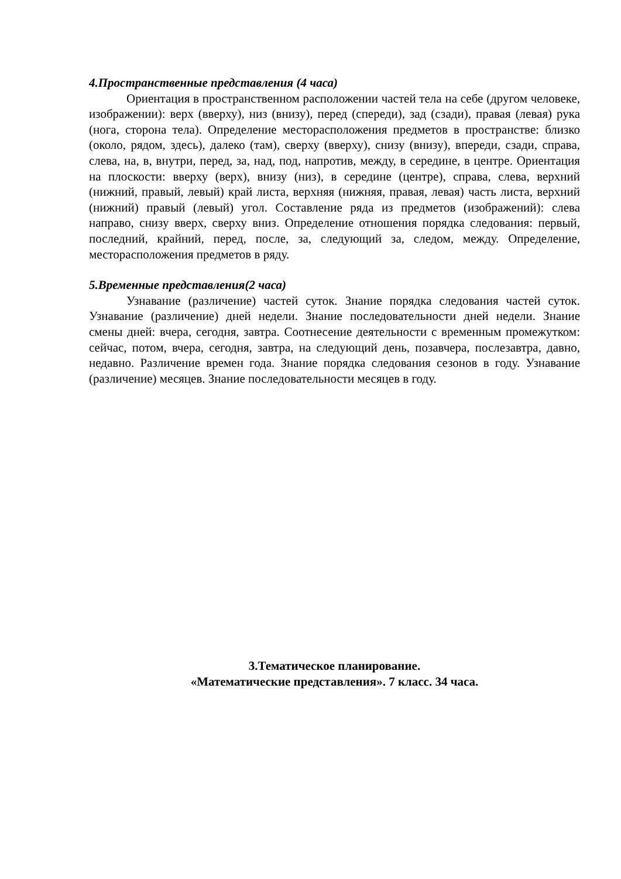4.Пространственные представления (4 часа)
Ориентация в пространственном расположении частей тела на себе (другом человеке, изображении): верх (вверху), низ (внизу), перед (спереди), зад (сзади), правая (левая) рука (нога, сторона тела). Определение месторасположения предметов в пространстве: близко (около, рядом, здесь), далеко (там), сверху (вверху), снизу (внизу), впереди, сзади, справа, слева, на, в, внутри, перед, за, над, под, напротив, между, в середине, в центре. Ориентация на плоскости: вверху (верх), внизу (низ), в середине (центре), справа, слева, верхний (нижний, правый, левый) край листа, верхняя (нижняя, правая, левая) часть листа, верхний (нижний) правый (левый) угол. Составление ряда из предметов (изображений): слева направо, снизу вверх, сверху вниз. Определение отношения порядка следования: первый, последний, крайний, перед, после, за, следующий за, следом, между. Определение, месторасположения предметов в ряду.
5.Временные представления(2 часа)
Узнавание (различение) частей суток. Знание порядка следования частей суток. Узнавание (различение) дней недели. Знание последовательности дней недели. Знание смены дней: вчера, сегодня, завтра. Соотнесение деятельности с временным промежутком: сейчас, потом, вчера, сегодня, завтра, на следующий день, позавчера, послезавтра, давно, недавно. Различение времен года. Знание порядка следования сезонов в году. Узнавание (различение) месяцев. Знание последовательности месяцев в году.
3.Тематическое планирование.
«Математические представления». 7 класс. 34 часа.